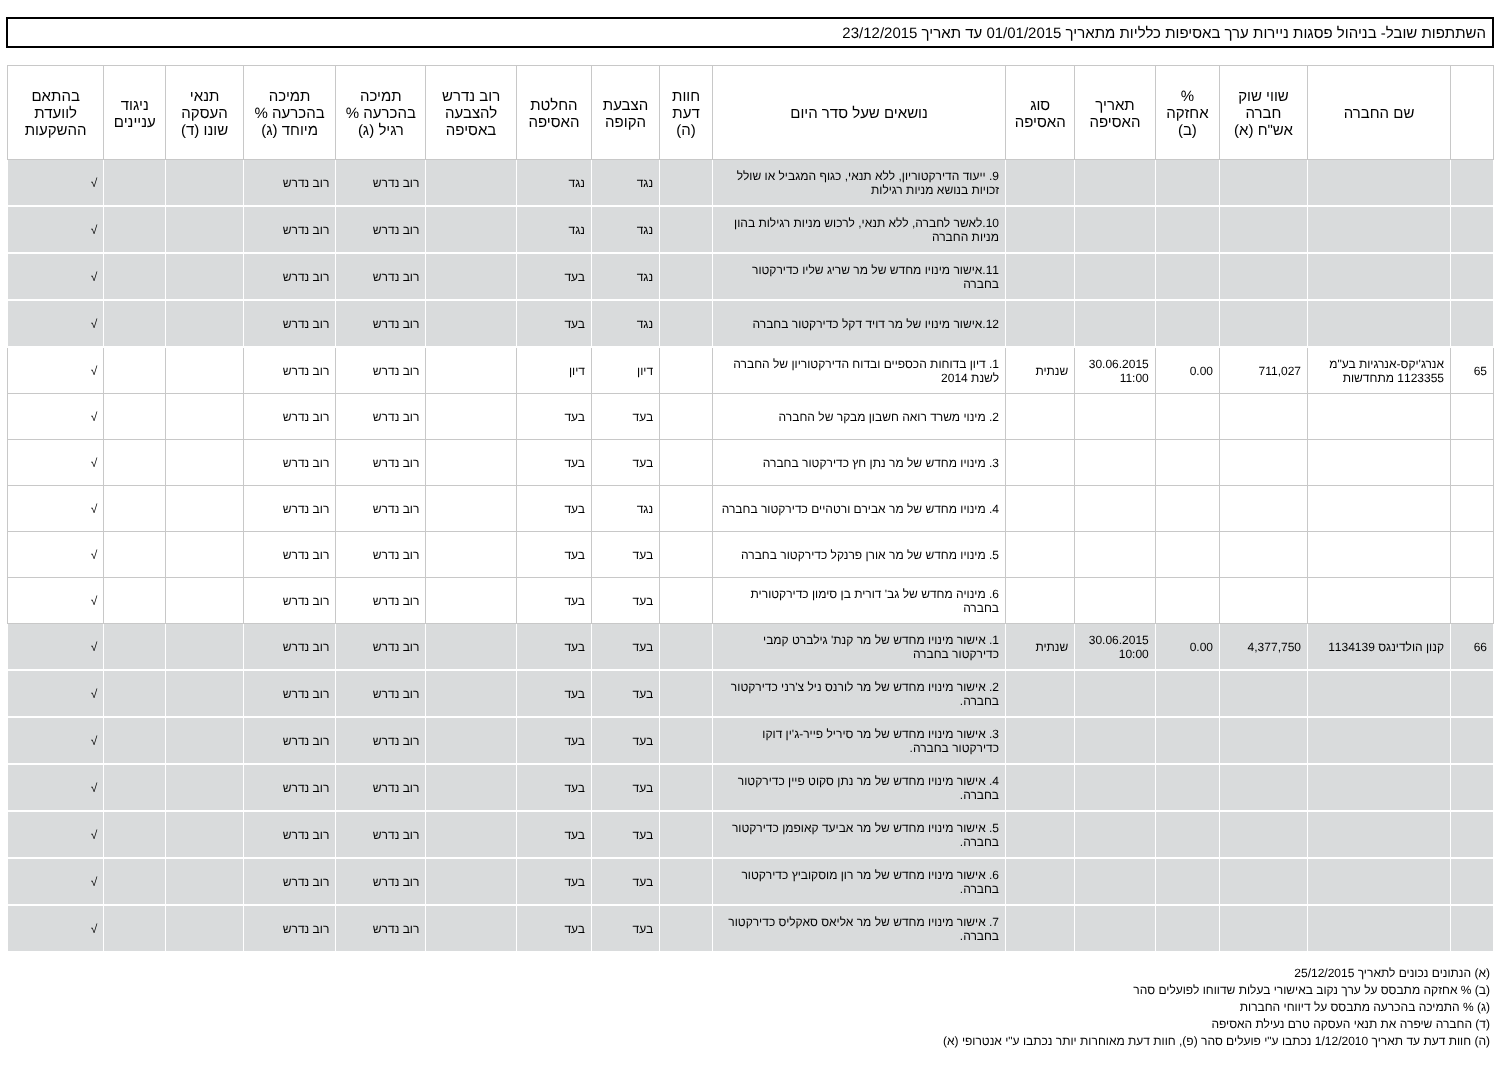השתתפות שובל- בניהול פסגות ניירות ערך באסיפות כלליות מתאריך 01/01/2015 עד תאריך 23/12/2015
| | שם החברה | שווי שוק חברה אש"ח (א) | % אחזקה (ב) | תאריך האסיפה | סוג האסיפה | נושאים שעל סדר היום | חוות דעת (ה) | הצבעת הקופה | החלטת האסיפה | רוב נדרש להצבעה באסיפה | תמיכה בהכרעה % רגיל (ג) | תמיכה בהכרעה % מיוחד (ג) | תנאי העסקה שונו (ד) | ניגוד עניינים | בהתאם לוועדת ההשקעות |
| --- | --- | --- | --- | --- | --- | --- | --- | --- | --- | --- | --- | --- | --- | --- | --- |
| | | | | | | 9. ייעוד הדירקטוריון, ללא תנאי, כגוף המגביל או שולל זכויות בנושא מניות רגילות | | נגד | נגד | | רוב נדרש | רוב נדרש | | | √ |
| | | | | | | 10.לאשר לחברה, ללא תנאי, לרכוש מניות רגילות בהון מניות החברה | | נגד | נגד | | רוב נדרש | רוב נדרש | | | √ |
| | | | | | | 11.אישור מינויו מחדש של מר שריג שליו כדירקטור בחברה | | נגד | בעד | | רוב נדרש | רוב נדרש | | | √ |
| | | | | | | 12.אישור מינויו של מר דויד דקל כדירקטור בחברה | | נגד | בעד | | רוב נדרש | רוב נדרש | | | √ |
| 65 | אנרג'יקס-אנרגיות בע"מ 1123355 מתחדשות | 711,027 | 0.00 | 30.06.2015 11:00 | שנתית | 1. דיון בדוחות הכספיים ובדוח הדירקטוריון של החברה לשנת 2014 | | דיון | דיון | | רוב נדרש | רוב נדרש | | | √ |
| | | | | | | 2. מינוי משרד רואה חשבון מבקר של החברה | | בעד | בעד | | רוב נדרש | רוב נדרש | | | √ |
| | | | | | | 3. מינויו מחדש של מר נתן חץ כדירקטור בחברה | | בעד | בעד | | רוב נדרש | רוב נדרש | | | √ |
| | | | | | | 4. מינויו מחדש של מר אבירם ורטהיים כדירקטור בחברה | | נגד | בעד | | רוב נדרש | רוב נדרש | | | √ |
| | | | | | | 5. מינויו מחדש של מר אורן פרנקל כדירקטור בחברה | | בעד | בעד | | רוב נדרש | רוב נדרש | | | √ |
| | | | | | | 6. מינויה מחדש של גב' דורית בן סימון כדירקטורית בחברה | | בעד | בעד | | רוב נדרש | רוב נדרש | | | √ |
| 66 | קנון הולדינגס 1134139 | 4,377,750 | 0.00 | 30.06.2015 10:00 | שנתית | 1. אישור מינויו מחדש של מר קנת' גילברט קמבי כדירקטור בחברה | | בעד | בעד | | רוב נדרש | רוב נדרש | | | √ |
| | | | | | | 2. אישור מינויו מחדש של מר לורנס ניל צ'רני כדירקטור בחברה. | | בעד | בעד | | רוב נדרש | רוב נדרש | | | √ |
| | | | | | | 3. אישור מינויו מחדש של מר סיריל פייר-ג'ין דוקו כדירקטור בחברה. | | בעד | בעד | | רוב נדרש | רוב נדרש | | | √ |
| | | | | | | 4. אישור מינויו מחדש של מר נתן סקוט פיין כדירקטור בחברה. | | בעד | בעד | | רוב נדרש | רוב נדרש | | | √ |
| | | | | | | 5. אישור מינויו מחדש של מר אביעד קאופמן כדירקטור בחברה. | | בעד | בעד | | רוב נדרש | רוב נדרש | | | √ |
| | | | | | | 6. אישור מינויו מחדש של מר רון מוסקוביץ כדירקטור בחברה. | | בעד | בעד | | רוב נדרש | רוב נדרש | | | √ |
| | | | | | | 7. אישור מינויו מחדש של מר אליאס סאקליס כדירקטור בחברה. | | בעד | בעד | | רוב נדרש | רוב נדרש | | | √ |
(א) הנתונים נכונים לתאריך 25/12/2015
(ב) % אחזקה מתבסס על ערך נקוב באישורי בעלות שדווחו לפועלים סהר
(ג) % התמיכה בהכרעה מתבסס על דיווחי החברות
(ד) החברה שיפרה את תנאי העסקה טרם נעילת האסיפה
(ה) חוות דעת עד תאריך 1/12/2010 נכתבו ע"י פועלים סהר (פ), חוות דעת מאוחרות יותר נכתבו ע"י אנטרופי (א)